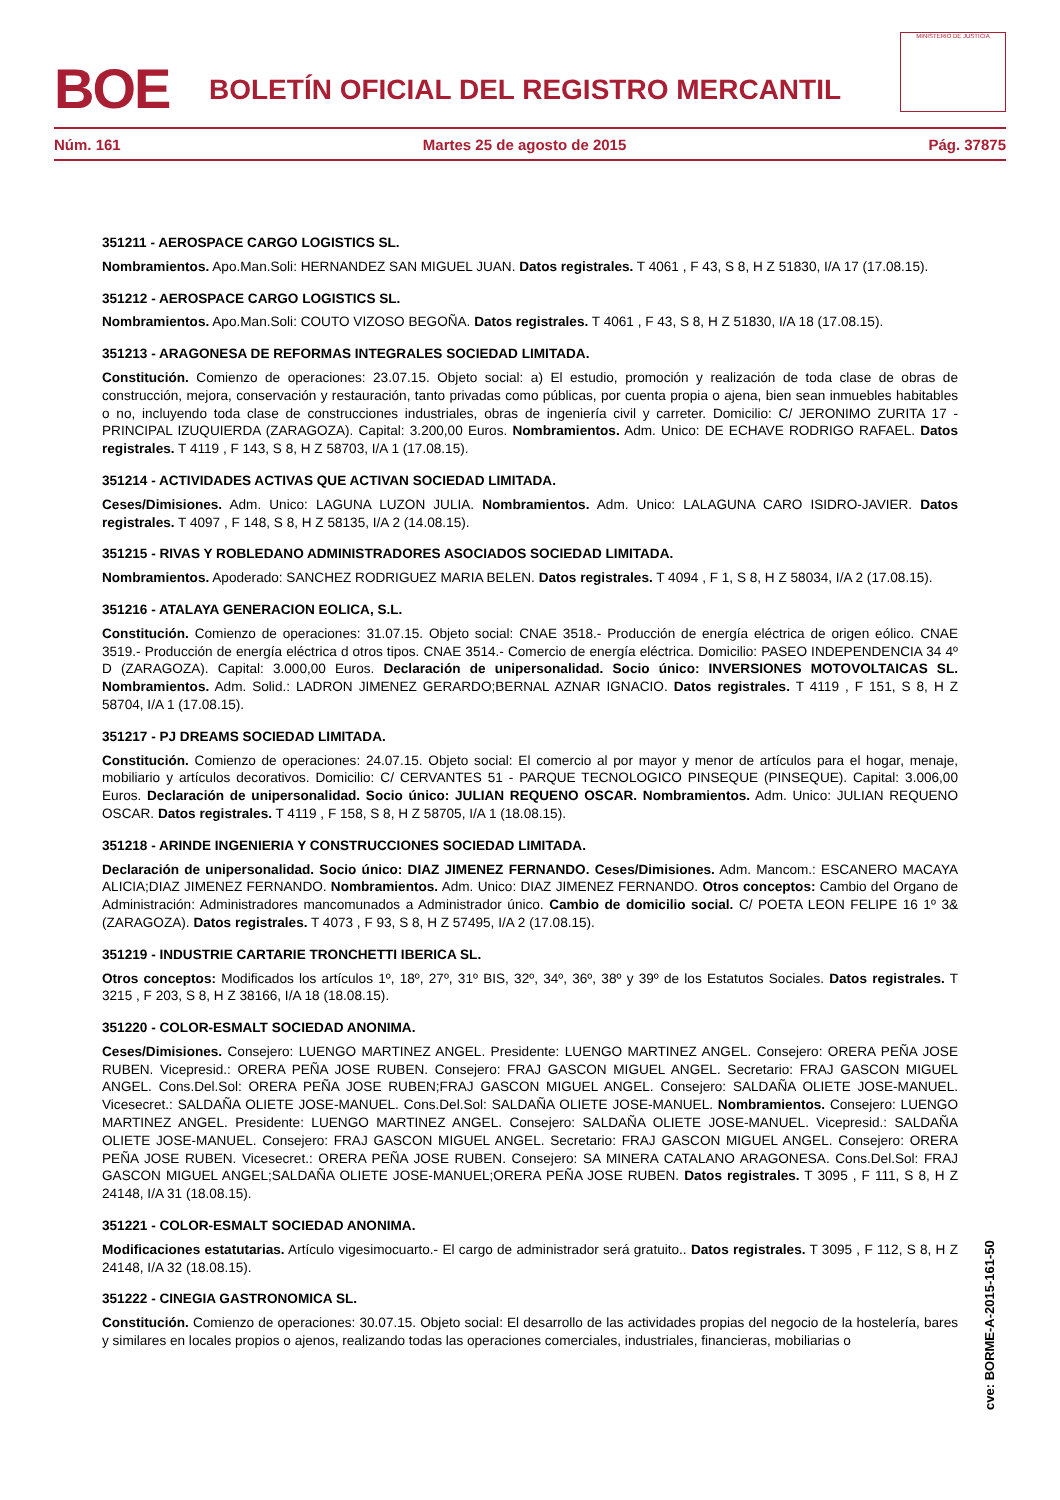BOE
BOLETÍN OFICIAL DEL REGISTRO MERCANTIL
MINISTERIO DE JUSTICIA
Núm. 161 Martes 25 de agosto de 2015 Pág. 37875
351211 - AEROSPACE CARGO LOGISTICS SL.
Nombramientos. Apo.Man.Soli: HERNANDEZ SAN MIGUEL JUAN. Datos registrales. T 4061 , F 43, S 8, H Z 51830, I/A 17 (17.08.15).
351212 - AEROSPACE CARGO LOGISTICS SL.
Nombramientos. Apo.Man.Soli: COUTO VIZOSO BEGOÑA. Datos registrales. T 4061 , F 43, S 8, H Z 51830, I/A 18 (17.08.15).
351213 - ARAGONESA DE REFORMAS INTEGRALES SOCIEDAD LIMITADA.
Constitución. Comienzo de operaciones: 23.07.15. Objeto social: a) El estudio, promoción y realización de toda clase de obras de construcción, mejora, conservación y restauración, tanto privadas como públicas, por cuenta propia o ajena, bien sean inmuebles habitables o no, incluyendo toda clase de construcciones industriales, obras de ingeniería civil y carreter. Domicilio: C/ JERONIMO ZURITA 17 - PRINCIPAL IZUQUIERDA (ZARAGOZA). Capital: 3.200,00 Euros. Nombramientos. Adm. Unico: DE ECHAVE RODRIGO RAFAEL. Datos registrales. T 4119 , F 143, S 8, H Z 58703, I/A 1 (17.08.15).
351214 - ACTIVIDADES ACTIVAS QUE ACTIVAN SOCIEDAD LIMITADA.
Ceses/Dimisiones. Adm. Unico: LAGUNA LUZON JULIA. Nombramientos. Adm. Unico: LALAGUNA CARO ISIDRO-JAVIER. Datos registrales. T 4097 , F 148, S 8, H Z 58135, I/A 2 (14.08.15).
351215 - RIVAS Y ROBLEDANO ADMINISTRADORES ASOCIADOS SOCIEDAD LIMITADA.
Nombramientos. Apoderado: SANCHEZ RODRIGUEZ MARIA BELEN. Datos registrales. T 4094 , F 1, S 8, H Z 58034, I/A 2 (17.08.15).
351216 - ATALAYA GENERACION EOLICA, S.L.
Constitución. Comienzo de operaciones: 31.07.15. Objeto social: CNAE 3518.- Producción de energía eléctrica de origen eólico. CNAE 3519.- Producción de energía eléctrica d otros tipos. CNAE 3514.- Comercio de energía eléctrica. Domicilio: PASEO INDEPENDENCIA 34 4º D (ZARAGOZA). Capital: 3.000,00 Euros. Declaración de unipersonalidad. Socio único: INVERSIONES MOTOVOLTAICAS SL. Nombramientos. Adm. Solid.: LADRON JIMENEZ GERARDO;BERNAL AZNAR IGNACIO. Datos registrales. T 4119 , F 151, S 8, H Z 58704, I/A 1 (17.08.15).
351217 - PJ DREAMS SOCIEDAD LIMITADA.
Constitución. Comienzo de operaciones: 24.07.15. Objeto social: El comercio al por mayor y menor de artículos para el hogar, menaje, mobiliario y artículos decorativos. Domicilio: C/ CERVANTES 51 - PARQUE TECNOLOGICO PINSEQUE (PINSEQUE). Capital: 3.006,00 Euros. Declaración de unipersonalidad. Socio único: JULIAN REQUENO OSCAR. Nombramientos. Adm. Unico: JULIAN REQUENO OSCAR. Datos registrales. T 4119 , F 158, S 8, H Z 58705, I/A 1 (18.08.15).
351218 - ARINDE INGENIERIA Y CONSTRUCCIONES SOCIEDAD LIMITADA.
Declaración de unipersonalidad. Socio único: DIAZ JIMENEZ FERNANDO. Ceses/Dimisiones. Adm. Mancom.: ESCANERO MACAYA ALICIA;DIAZ JIMENEZ FERNANDO. Nombramientos. Adm. Unico: DIAZ JIMENEZ FERNANDO. Otros conceptos: Cambio del Organo de Administración: Administradores mancomunados a Administrador único. Cambio de domicilio social. C/ POETA LEON FELIPE 16 1º 3& (ZARAGOZA). Datos registrales. T 4073 , F 93, S 8, H Z 57495, I/A 2 (17.08.15).
351219 - INDUSTRIE CARTARIE TRONCHETTI IBERICA SL.
Otros conceptos: Modificados los artículos 1º, 18º, 27º, 31º BIS, 32º, 34º, 36º, 38º y 39º de los Estatutos Sociales. Datos registrales. T 3215 , F 203, S 8, H Z 38166, I/A 18 (18.08.15).
351220 - COLOR-ESMALT SOCIEDAD ANONIMA.
Ceses/Dimisiones. Consejero: LUENGO MARTINEZ ANGEL. Presidente: LUENGO MARTINEZ ANGEL. Consejero: ORERA PEÑA JOSE RUBEN. Vicepresid.: ORERA PEÑA JOSE RUBEN. Consejero: FRAJ GASCON MIGUEL ANGEL. Secretario: FRAJ GASCON MIGUEL ANGEL. Cons.Del.Sol: ORERA PEÑA JOSE RUBEN;FRAJ GASCON MIGUEL ANGEL. Consejero: SALDAÑA OLIETE JOSE-MANUEL. Vicesecret.: SALDAÑA OLIETE JOSE-MANUEL. Cons.Del.Sol: SALDAÑA OLIETE JOSE-MANUEL. Nombramientos. Consejero: LUENGO MARTINEZ ANGEL. Presidente: LUENGO MARTINEZ ANGEL. Consejero: SALDAÑA OLIETE JOSE-MANUEL. Vicepresid.: SALDAÑA OLIETE JOSE-MANUEL. Consejero: FRAJ GASCON MIGUEL ANGEL. Secretario: FRAJ GASCON MIGUEL ANGEL. Consejero: ORERA PEÑA JOSE RUBEN. Vicesecret.: ORERA PEÑA JOSE RUBEN. Consejero: SA MINERA CATALANO ARAGONESA. Cons.Del.Sol: FRAJ GASCON MIGUEL ANGEL;SALDAÑA OLIETE JOSE-MANUEL;ORERA PEÑA JOSE RUBEN. Datos registrales. T 3095 , F 111, S 8, H Z 24148, I/A 31 (18.08.15).
351221 - COLOR-ESMALT SOCIEDAD ANONIMA.
Modificaciones estatutarias. Artículo vigesimocuarto.- El cargo de administrador será gratuito.. Datos registrales. T 3095 , F 112, S 8, H Z 24148, I/A 32 (18.08.15).
351222 - CINEGIA GASTRONOMICA SL.
Constitución. Comienzo de operaciones: 30.07.15. Objeto social: El desarrollo de las actividades propias del negocio de la hostelería, bares y similares en locales propios o ajenos, realizando todas las operaciones comerciales, industriales, financieras, mobiliarias o
cve: BORME-A-2015-161-50